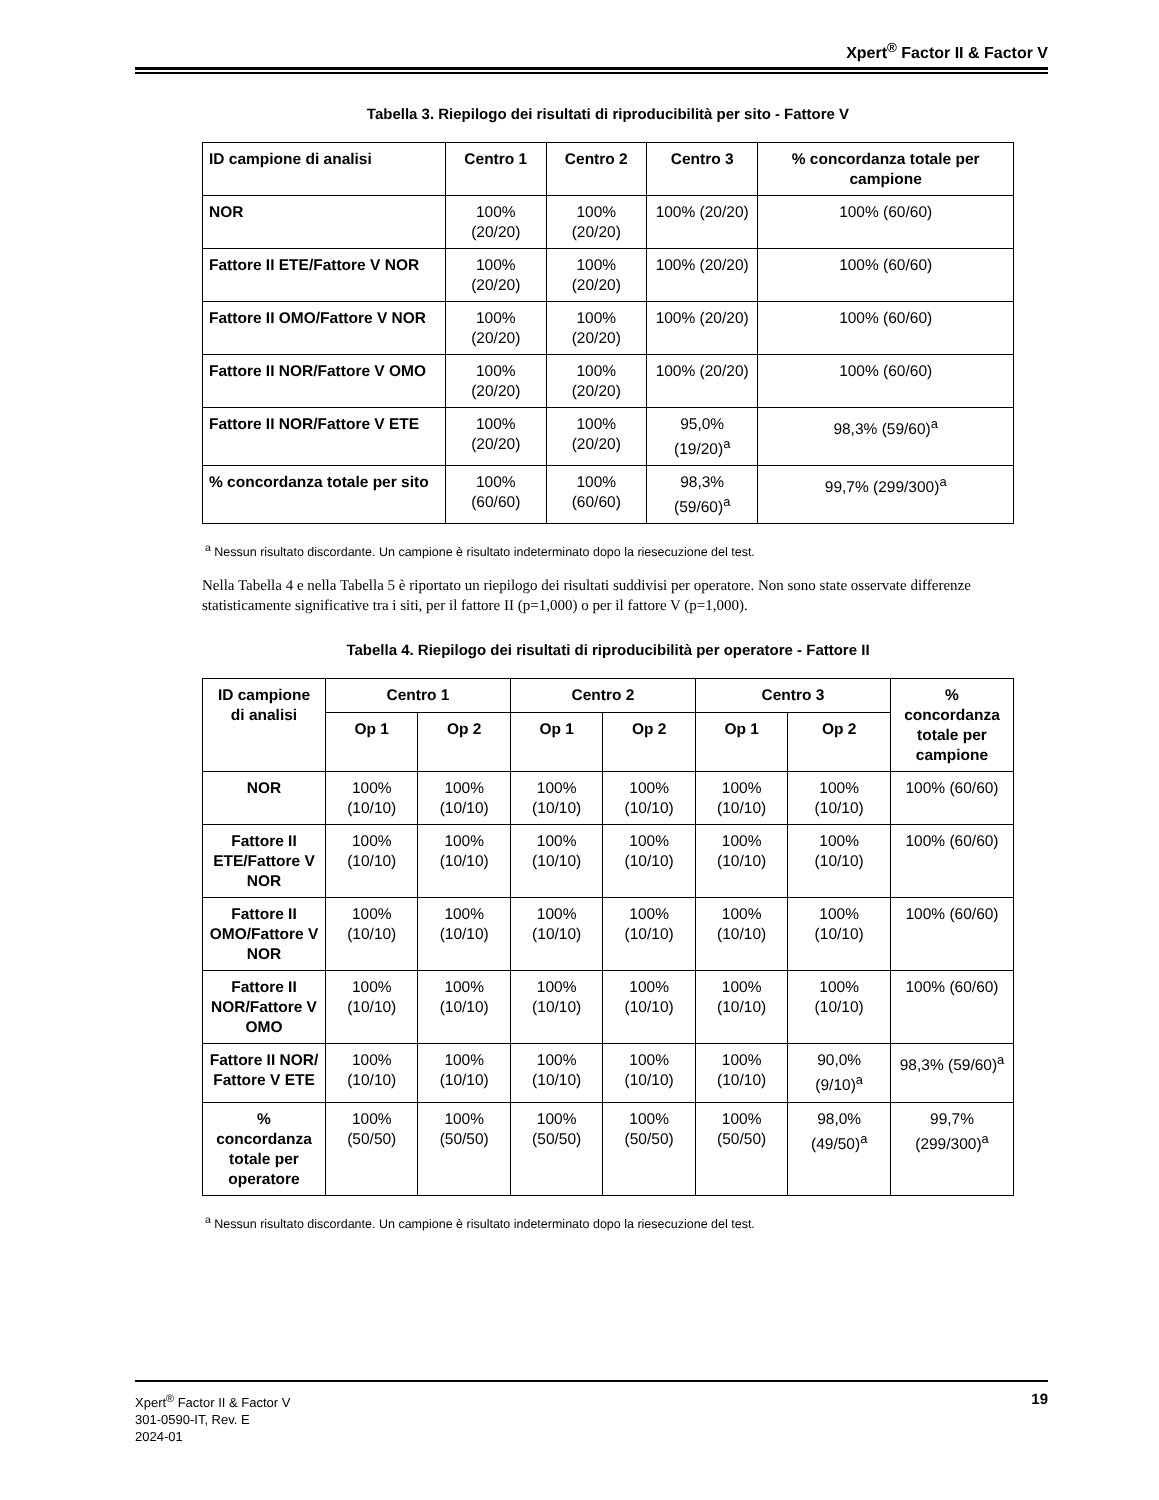Xpert<sup>®</sup> Factor II & Factor V
Tabella 3. Riepilogo dei risultati di riproducibilità per sito - Fattore V
| ID campione di analisi | Centro 1 | Centro 2 | Centro 3 | % concordanza totale per campione |
| --- | --- | --- | --- | --- |
| NOR | 100% (20/20) | 100% (20/20) | 100% (20/20) | 100% (60/60) |
| Fattore II ETE/Fattore V NOR | 100% (20/20) | 100% (20/20) | 100% (20/20) | 100% (60/60) |
| Fattore II OMO/Fattore V NOR | 100% (20/20) | 100% (20/20) | 100% (20/20) | 100% (60/60) |
| Fattore II NOR/Fattore V OMO | 100% (20/20) | 100% (20/20) | 100% (20/20) | 100% (60/60) |
| Fattore II NOR/Fattore V ETE | 100% (20/20) | 100% (20/20) | 95,0% (19/20)<sup>a</sup> | 98,3% (59/60)<sup>a</sup> |
| % concordanza totale per sito | 100% (60/60) | 100% (60/60) | 98,3% (59/60)<sup>a</sup> | 99,7% (299/300)<sup>a</sup> |
<sup>a</sup> Nessun risultato discordante. Un campione è risultato indeterminato dopo la riesecuzione del test.
Nella Tabella 4 e nella Tabella 5 è riportato un riepilogo dei risultati suddivisi per operatore. Non sono state osservate differenze statisticamente significative tra i siti, per il fattore II (p=1,000) o per il fattore V (p=1,000).
Tabella 4. Riepilogo dei risultati di riproducibilità per operatore - Fattore II
| ID campione di analisi | Centro 1 | | Centro 2 | | Centro 3 | | % concordanza totale per campione |
| --- | --- | --- | --- | --- | --- | --- | --- |
| | Op 1 | Op 2 | Op 1 | Op 2 | Op 1 | Op 2 | |
| NOR | 100% (10/10) | 100% (10/10) | 100% (10/10) | 100% (10/10) | 100% (10/10) | 100% (10/10) | 100% (60/60) |
| Fattore II ETE/Fattore V NOR | 100% (10/10) | 100% (10/10) | 100% (10/10) | 100% (10/10) | 100% (10/10) | 100% (10/10) | 100% (60/60) |
| Fattore II OMO/Fattore V NOR | 100% (10/10) | 100% (10/10) | 100% (10/10) | 100% (10/10) | 100% (10/10) | 100% (10/10) | 100% (60/60) |
| Fattore II NOR/Fattore V OMO | 100% (10/10) | 100% (10/10) | 100% (10/10) | 100% (10/10) | 100% (10/10) | 100% (10/10) | 100% (60/60) |
| Fattore II NOR/ Fattore V ETE | 100% (10/10) | 100% (10/10) | 100% (10/10) | 100% (10/10) | 100% (10/10) | 90,0% (9/10)<sup>a</sup> | 98,3% (59/60)<sup>a</sup> |
| % concordanza totale per operatore | 100% (50/50) | 100% (50/50) | 100% (50/50) | 100% (50/50) | 100% (50/50) | 98,0% (49/50)<sup>a</sup> | 99,7% (299/300)<sup>a</sup> |
<sup>a</sup> Nessun risultato discordante. Un campione è risultato indeterminato dopo la riesecuzione del test.
Xpert<sup>®</sup> Factor II & Factor V
301-0590-IT, Rev. E
2024-01
19